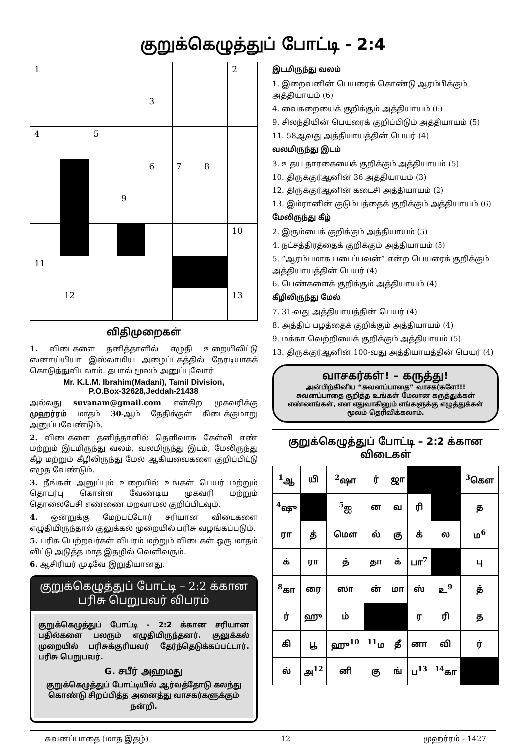குறுக்கெழுத்துப் போட்டி - 2:4
| 1 | | | | | | | 2 |
| | | | | 3 | | | |
| 4 | | 5 | | | | | |
| | | | | 6 | 7 | 8 | |
| | | | 9 | | | | |
| | | | | | | | 10 |
| 11 | | | | | | | |
| | 12 | | | | | | 13 |
விதிமுறைகள்
1. விடைகளை தனித்தாளில் எழுதி உறையிலிட்டு ஸனாய்யியா இஸ்லாமிய அழைப்பகத்தில் நேரடியாகக் கொடுத்துவிடலாம். தபால் மூலம் அனுப்புவோர்
Mr. K.L.M. Ibrahim(Madani), Tamil Division,
P.O.Box-32628,Jeddah-21438
அல்லது suvanam@gmail.com என்கிற முகவரிக்கு முஹர்ரம் மாதம் 30-ஆம் தேதிக்குள் கிடைக்குமாறு அனுப்பவேண்டும்.
2. விடைகளை தனித்தாளில் தெளிவாக கேள்வி எண் மற்றும் இடமிருந்து வலம், வலமிருந்து இடம், மேலிருந்து கீழ் மற்றும் கீழிலிருந்து மேல் ஆகியவைகளை குறிப்பிட்டு எழுத வேண்டும்.
3. நீங்கள் அனுப்பும் உறையில் உங்கள் பெயர் மற்றும் தொடர்பு கொள்ள வேண்டிய முகவரி மற்றும் தொலைபேசி எண்ணை மறவாமல் குறிப்பிடவும்.
4. ஒன்றுக்கு மேற்பட்டோர் சரியான விடைகளை எழுதியிருந்தால் குலுக்கல் முறையில் பரிசு வழங்கப்படும்.
5. பரிசு பெற்றவர்கள் விபரம் மற்றும் விடைகள் ஒரு மாதம் விட்டு அடுத்த மாத இதழில் வெளிவரும்.
6. ஆசிரியர் முடிவே இறுதியானது.
குறுக்கெழுத்துப் போட்டி – 2:2 க்கான
பரிசு பெறுபவர் விபரம்
குறுக்கெழுத்துப் போட்டி - 2:2 க்கான சரியான பதில்களை பலரும் எழுதியிருந்தனர். குலுக்கல் முறையில் பரிசுக்குரியவர் தேர்ந்தெடுக்கப்பட்டார். பரிசு பெறுபவர்.
G. சபீர் அஹமது
குறுக்கெழுத்துப் போட்டியில் ஆர்வத்தோடு கலந்து கொண்டு சிறப்பித்த அனைத்து வாசகர்களுக்கும் நன்றி.
இடமிருந்து வலம்
1. இறைவனின் பெயரைக் கொண்டு ஆரம்பிக்கும் அத்தியாயம் (6)
4. வைகறையைக் குறிக்கும் அத்தியாயம் (6)
9. சிலந்தியின் பெயரைக் குறிப்பிடும் அத்தியாயம் (5)
11. 58ஆவது அத்தியாயத்தின் பெயர் (4)
வலமிருந்து இடம்
3. உதய தாரகையைக் குறிக்கும் அத்தியாயம் (5)
10. திருக்குர்ஆனின் 36 அத்தியாயம் (3)
12. திருக்குர்ஆனின் கடைசி அத்தியாயம் (2)
13. இம்ரானின் குடும்பத்தைக் குறிக்கும் அத்தியாயம் (6)
மேலிருந்து கீழ்
2. இரும்பைக் குறிக்கும் அத்தியாயம் (5)
4. நட்சத்திரத்தைக் குறிக்கும் அத்தியாயம் (5)
5. “ஆரம்பமாக படைப்பவன்” என்ற பெயரைக் குறிக்கும் அத்தியாயத்தின் பெயர் (4)
6. பெண்களைக் குறிக்கும் அத்தியாயம் (4)
கீழிலிருந்து மேல்
7. 31-வது அத்தியாயத்தின் பெயர் (4)
8. அத்திப் பழத்தைக் குறிக்கும் அத்தியாயம் (4)
9. மக்கா வெற்றியைக் குறிக்கும் அத்தியாயம் (5)
13. திருக்குர்ஆனின் 100-வது அத்தியாயத்தின் பெயர் (4)
வாசகர்கள்! – கருத்து!
அன்பிற்கினிய “சுவனப்பாதை” வாசகர்களே!!!
சுவனப்பாதை குறித்த உங்கள் மேலான கருத்துக்கள் எண்ணங்கள், என எதுவாகினும் எங்களுக்கு எழுத்துக்கள் மூலம் தெரிவிக்கலாம்.
குறுக்கெழுத்துப் போட்டி – 2:2 க்கான விடைகள்
| <sup>1</sup> ஆ | யி | <sup>2</sup> ஷா | ர் | ஜா | | | <sup>3</sup> கௌ |
| <sup>4</sup> ஷு | | <sup>5</sup> ஐ | ன | வ | ரி | | த |
| ரா | த் | மௌ | ல் | கு | க் | ல | ம<sup>6</sup> |
| க் | ரா | த் | தா | க் | பா<sup>7</sup> | | பு |
| <sup>8</sup> கா | ரை | ஸா | ன் | மா | ஸ் | உ<sup>9</sup> | த் |
| ர் | ஹு | ம் | | | ர | ரி | த |
| கி | பூ | ஹு<sup>10</sup> | <sup>11</sup> ம | தீ | னா | வி | ர் |
| ல் | அ<sup>12</sup> | னி | கு | ங் | ப<sup>13</sup> | <sup>14</sup> கா | |
சுவனப்பாதை (மாத இதழ்) 12 முஹர்ரம் - 1427